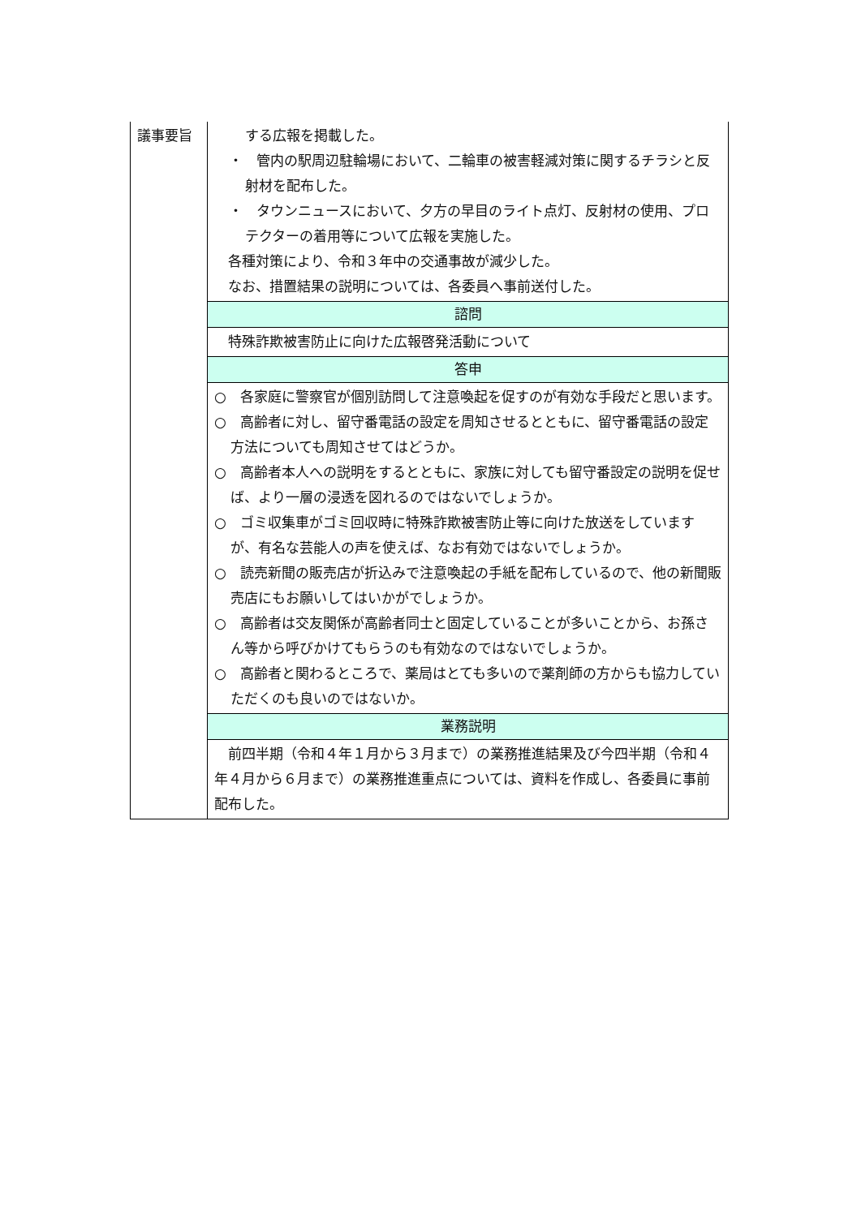| 議事要旨 | する広報を掲載した。 ・ 管内の駅周辺駐輪場において、二輪車の被害軽減対策に関するチラシと反射材を配布した。 ・ タウンニュースにおいて、夕方の早目のライト点灯、反射材の使用、プロテクターの着用等について広報を実施した。 各種対策により、令和３年中の交通事故が減少した。 なお、措置結果の説明については、各委員へ事前送付した。 |
| | 諮問 |
| | 特殊詐欺被害防止に向けた広報啓発活動について |
| | 答申 |
| | ○ 各家庭に警察官が個別訪問して注意喚起を促すのが有効な手段だと思います。 ○ 高齢者に対し、留守番電話の設定を周知させるとともに、留守番電話の設定方法についても周知させてはどうか。 ○ 高齢者本人への説明をするとともに、家族に対しても留守番設定の説明を促せば、より一層の浸透を図れるのではないでしょうか。 ○ ゴミ収集車がゴミ回収時に特殊詐欺被害防止等に向けた放送をしていますが、有名な芸能人の声を使えば、なお有効ではないでしょうか。 ○ 読売新聞の販売店が折込みで注意喚起の手紙を配布しているので、他の新聞販売店にもお願いしてはいかがでしょうか。 ○ 高齢者は交友関係が高齢者同士と固定していることが多いことから、お孫さん等から呼びかけてもらうのも有効なのではないでしょうか。 ○ 高齢者と関わるところで、薬局はとても多いので薬剤師の方からも協力していただくのも良いのではないか。 |
| | 業務説明 |
| | 前四半期（令和４年１月から３月まで）の業務推進結果及び今四半期（令和４年４月から６月まで）の業務推進重点については、資料を作成し、各委員に事前配布した。 |